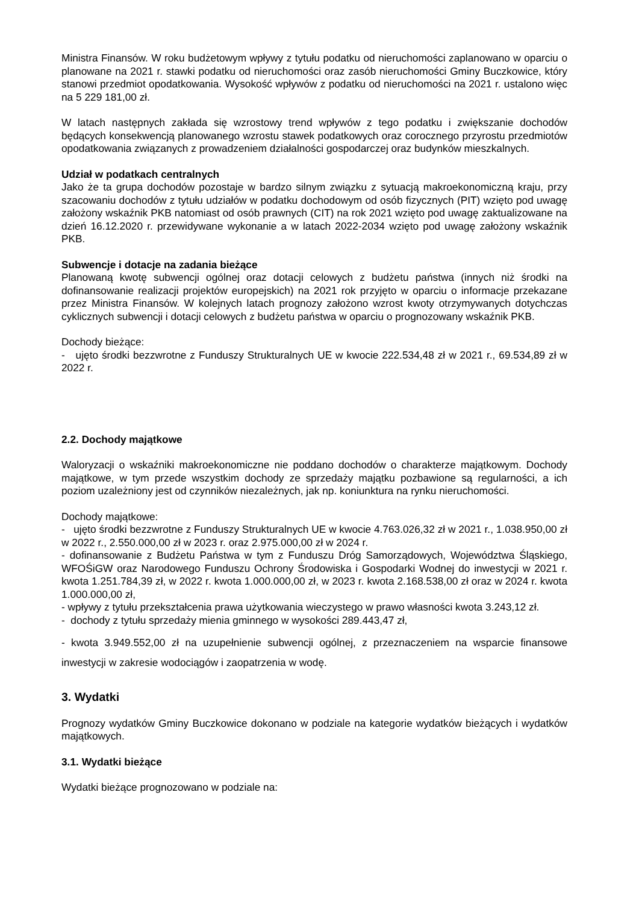Ministra Finansów. W roku budżetowym wpływy z tytułu podatku od nieruchomości zaplanowano w oparciu o planowane na 2021 r. stawki podatku od nieruchomości oraz zasób nieruchomości Gminy Buczkowice, który stanowi przedmiot opodatkowania. Wysokość wpływów z podatku od nieruchomości na 2021 r. ustalono więc na 5 229 181,00 zł.
W latach następnych zakłada się wzrostowy trend wpływów z tego podatku i zwiększanie dochodów będących konsekwencją planowanego wzrostu stawek podatkowych oraz corocznego przyrostu przedmiotów opodatkowania związanych z prowadzeniem działalności gospodarczej oraz budynków mieszkalnych.
Udział w podatkach centralnych
Jako że ta grupa dochodów pozostaje w bardzo silnym związku z sytuacją makroekonomiczną kraju, przy szacowaniu dochodów z tytułu udziałów w podatku dochodowym od osób fizycznych (PIT) wzięto pod uwagę założony wskaźnik PKB natomiast od osób prawnych (CIT) na rok 2021 wzięto pod uwagę zaktualizowane na dzień 16.12.2020 r. przewidywane wykonanie a w latach 2022-2034 wzięto pod uwagę założony wskaźnik PKB.
Subwencje i dotacje na zadania bieżące
Planowaną kwotę subwencji ogólnej oraz dotacji celowych z budżetu państwa (innych niż środki na dofinansowanie realizacji projektów europejskich) na 2021 rok przyjęto w oparciu o informacje przekazane przez Ministra Finansów. W kolejnych latach prognozy założono wzrost kwoty otrzymywanych dotychczas cyklicznych subwencji i dotacji celowych z budżetu państwa w oparciu o prognozowany wskaźnik PKB.
Dochody bieżące:
- ujęto środki bezzwrotne z Funduszy Strukturalnych UE w kwocie 222.534,48 zł w 2021 r., 69.534,89 zł w 2022 r.
2.2. Dochody majątkowe
Waloryzacji o wskaźniki makroekonomiczne nie poddano dochodów o charakterze majątkowym. Dochody majątkowe, w tym przede wszystkim dochody ze sprzedaży majątku pozbawione są regularności, a ich poziom uzależniony jest od czynników niezależnych, jak np. koniunktura na rynku nieruchomości.
Dochody majątkowe:
- ujęto środki bezzwrotne z Funduszy Strukturalnych UE w kwocie 4.763.026,32 zł w 2021 r., 1.038.950,00 zł w 2022 r., 2.550.000,00 zł w 2023 r. oraz 2.975.000,00 zł w 2024 r.
- dofinansowanie z Budżetu Państwa w tym z Funduszu Dróg Samorządowych, Województwa Śląskiego, WFOŚiGW oraz Narodowego Funduszu Ochrony Środowiska i Gospodarki Wodnej do inwestycji w 2021 r. kwota 1.251.784,39 zł, w 2022 r. kwota 1.000.000,00 zł, w 2023 r. kwota 2.168.538,00 zł oraz w 2024 r. kwota 1.000.000,00 zł,
- wpływy z tytułu przekształcenia prawa użytkowania wieczystego w prawo własności kwota 3.243,12 zł.
- dochody z tytułu sprzedaży mienia gminnego w wysokości 289.443,47 zł,
- kwota 3.949.552,00 zł na uzupełnienie subwencji ogólnej, z przeznaczeniem na wsparcie finansowe inwestycji w zakresie wodociągów i zaopatrzenia w wodę.
3. Wydatki
Prognozy wydatków Gminy Buczkowice dokonano w podziale na kategorie wydatków bieżących i wydatków majątkowych.
3.1. Wydatki bieżące
Wydatki bieżące prognozowano w podziale na: